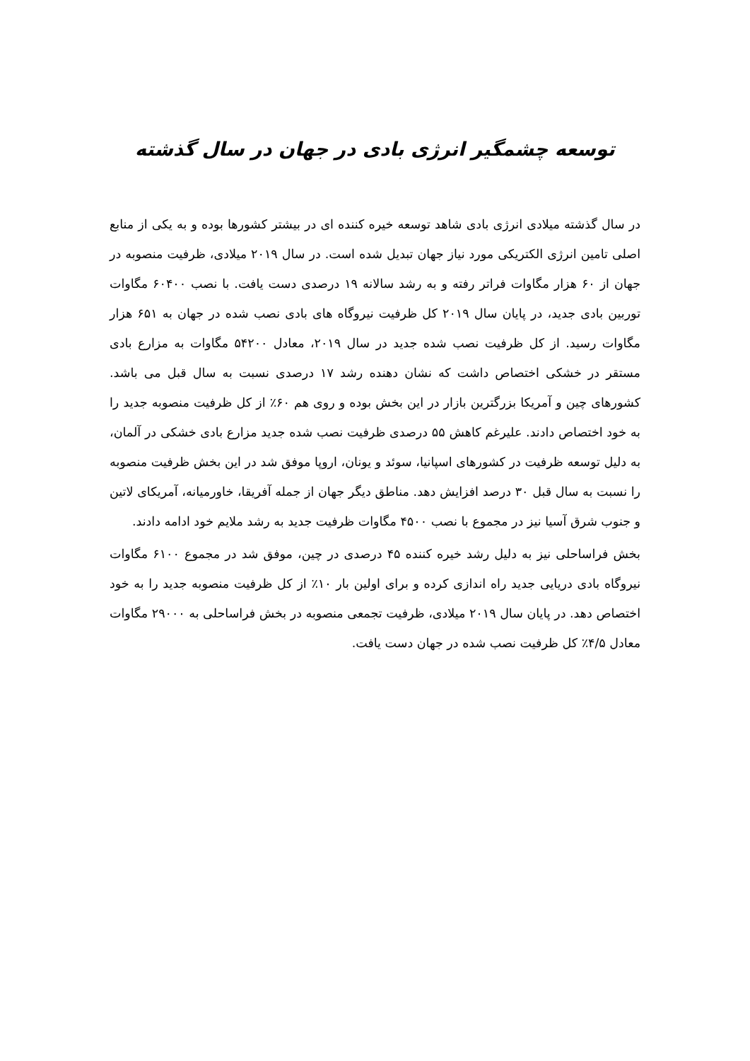توسعه چشمگیر انرژی بادی در جهان در سال گذشته
در سال گذشته میلادی انرژی بادی شاهد توسعه خیره کننده ای در بیشتر کشورها بوده و به یکی از منابع اصلی تامین انرژی الکتریکی مورد نیاز جهان تبدیل شده است. در سال ۲۰۱۹ میلادی، ظرفیت منصوبه در جهان از ۶۰ هزار مگاوات فراتر رفته و به رشد سالانه ۱۹ درصدی دست یافت. با نصب ۶۰۴۰۰ مگاوات توربین بادی جدید، در پایان سال ۲۰۱۹ کل ظرفیت نیروگاه های بادی نصب شده در جهان به ۶۵۱ هزار مگاوات رسید. از کل ظرفیت نصب شده جدید در سال ۲۰۱۹، معادل ۵۴۲۰۰ مگاوات به مزارع بادی مستقر در خشکی اختصاص داشت که نشان دهنده رشد ۱۷ درصدی نسبت به سال قبل می باشد. کشورهای چین و آمریکا بزرگترین بازار در این بخش بوده و روی هم ۶۰٪ از کل ظرفیت منصوبه جدید را به خود اختصاص دادند. علیرغم کاهش ۵۵ درصدی ظرفیت نصب شده جدید مزارع بادی خشکی در آلمان، به دلیل توسعه ظرفیت در کشورهای اسپانیا، سوئد و یونان، اروپا موفق شد در این بخش ظرفیت منصوبه را نسبت به سال قبل ۳۰ درصد افزایش دهد. مناطق دیگر جهان از جمله آفریقا، خاورمیانه، آمریکای لاتین و جنوب شرق آسیا نیز در مجموع با نصب ۴۵۰۰ مگاوات ظرفیت جدید به رشد ملایم خود ادامه دادند.
بخش فراساحلی نیز به دلیل رشد خیره کننده ۴۵ درصدی در چین، موفق شد در مجموع ۶۱۰۰ مگاوات نیروگاه بادی دریایی جدید راه اندازی کرده و برای اولین بار ۱۰٪ از کل ظرفیت منصوبه جدید را به خود اختصاص دهد. در پایان سال ۲۰۱۹ میلادی، ظرفیت تجمعی منصوبه در بخش فراساحلی به ۲۹۰۰۰ مگاوات معادل ۴/۵٪ کل ظرفیت نصب شده در جهان دست یافت.